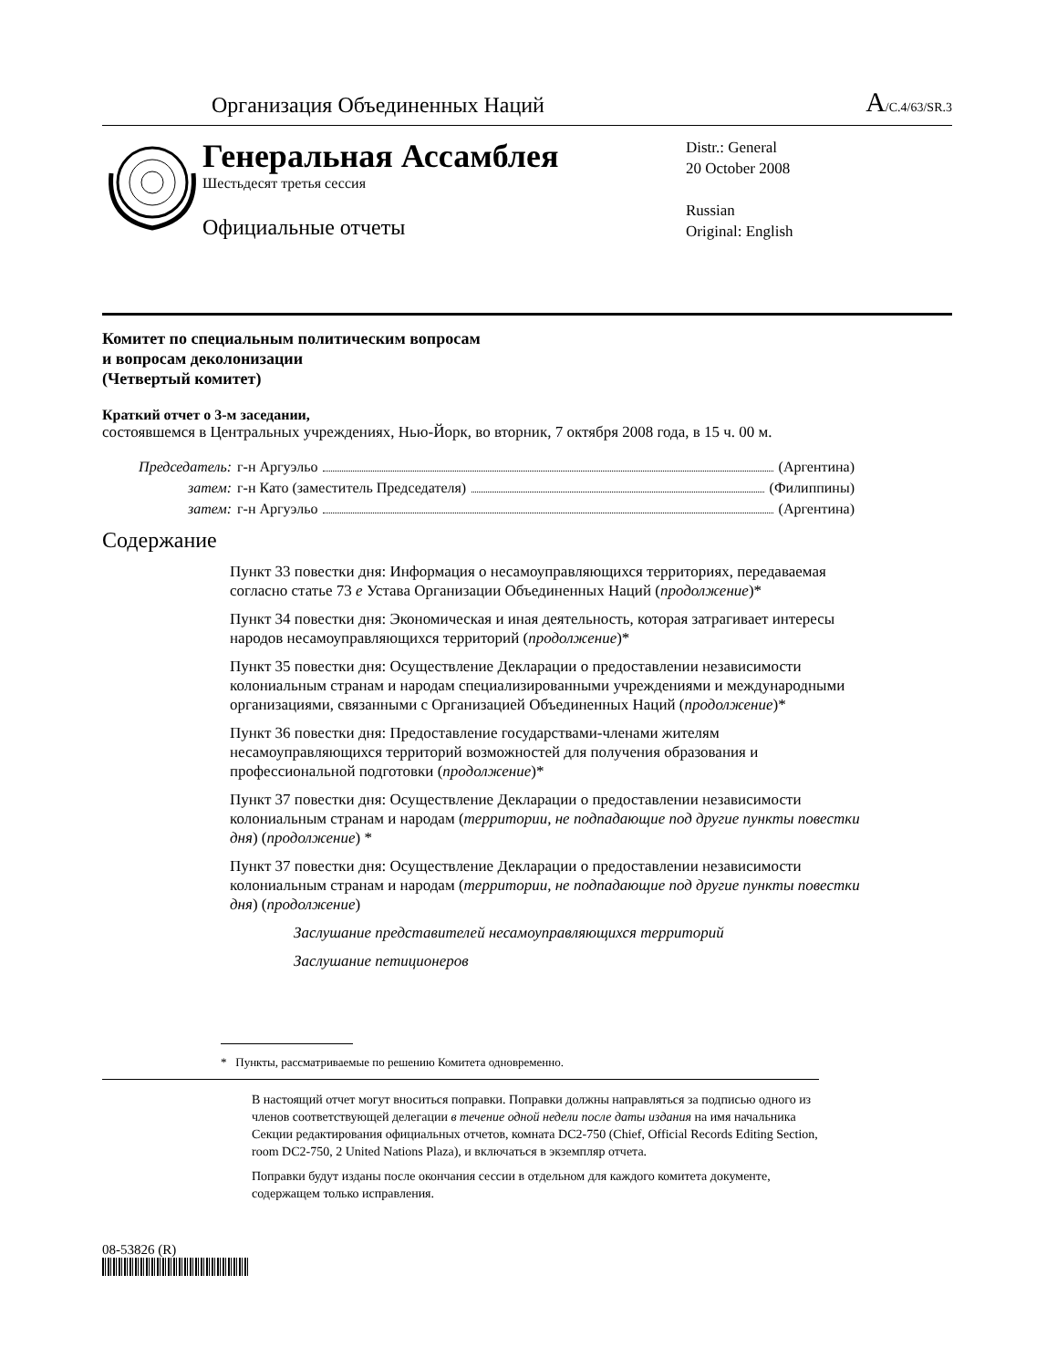Организация Объединенных Наций
A/C.4/63/SR.3
Генеральная Ассамблея
Шестьдесят третья сессия
Официальные отчеты
Distr.: General
20 October 2008
Russian
Original: English
Комитет по специальным политическим вопросам
и вопросам деколонизации
(Четвертый комитет)
Краткий отчет о 3-м заседании,
состоявшемся в Центральных учреждениях, Нью-Йорк, во вторник, 7 октября 2008 года, в 15 ч. 00 м.
Председатель: г-н Аргуэльо (Аргентина)
затем: г-н Като (заместитель Председателя) (Филиппины)
затем: г-н Аргуэльо (Аргентина)
Содержание
Пункт 33 повестки дня: Информация о несамоуправляющихся территориях, передаваемая согласно статье 73 e Устава Организации Объединенных Наций (продолжение)*
Пункт 34 повестки дня: Экономическая и иная деятельность, которая затрагивает интересы народов несамоуправляющихся территорий (продолжение)*
Пункт 35 повестки дня: Осуществление Декларации о предоставлении независимости колониальным странам и народам специализированными учреждениями и международными организациями, связанными с Организацией Объединенных Наций (продолжение)*
Пункт 36 повестки дня: Предоставление государствами-членами жителям несамоуправляющихся территорий возможностей для получения образования и профессиональной подготовки (продолжение)*
Пункт 37 повестки дня: Осуществление Декларации о предоставлении независимости колониальным странам и народам (территории, не подпадающие под другие пункты повестки дня) (продолжение) *
Пункт 37 повестки дня: Осуществление Декларации о предоставлении независимости колониальным странам и народам (территории, не подпадающие под другие пункты повестки дня) (продолжение)
Заслушание представителей несамоуправляющихся территорий
Заслушание петиционеров
* Пункты, рассматриваемые по решению Комитета одновременно.
В настоящий отчет могут вноситься поправки. Поправки должны направляться за подписью одного из членов соответствующей делегации в течение одной недели после даты издания на имя начальника Секции редактирования официальных отчетов, комната DC2-750 (Chief, Official Records Editing Section, room DC2-750, 2 United Nations Plaza), и включаться в экземпляр отчета.
Поправки будут изданы после окончания сессии в отдельном для каждого комитета документе, содержащем только исправления.
08-53826 (R)